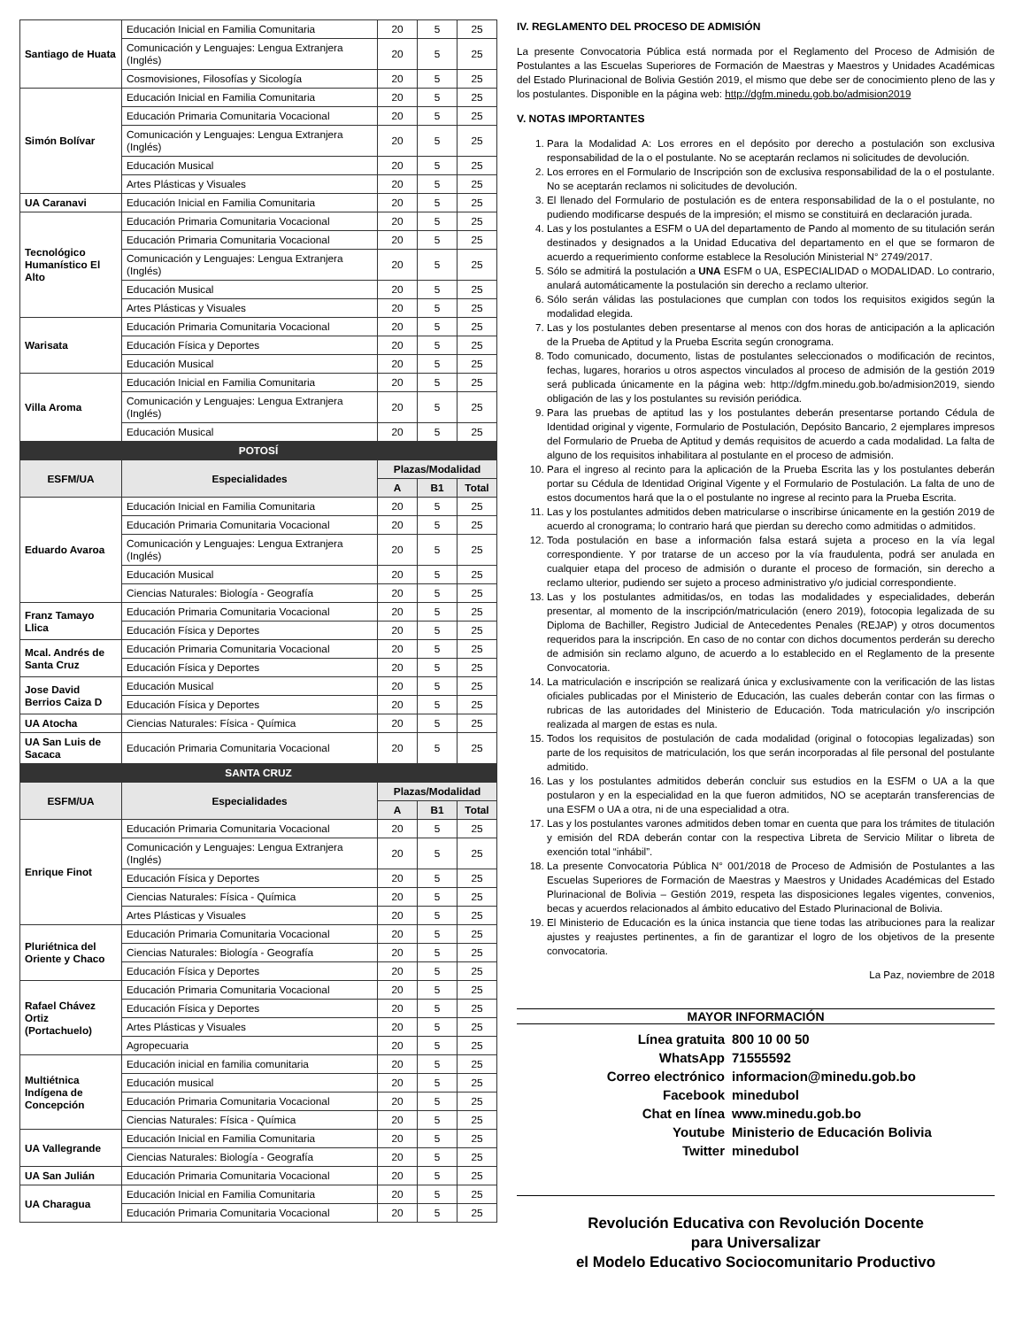| Santiago de Huata | Educación Inicial en Familia Comunitaria | 20 | 5 | 25 |
| | Comunicación y Lenguajes: Lengua Extranjera (Inglés) | 20 | 5 | 25 |
| | Cosmovisiones, Filosofías y Sicología | 20 | 5 | 25 |
| Simón Bolívar | Educación Inicial en Familia Comunitaria | 20 | 5 | 25 |
| | Educación Primaria Comunitaria Vocacional | 20 | 5 | 25 |
| | Comunicación y Lenguajes: Lengua Extranjera (Inglés) | 20 | 5 | 25 |
| | Educación Musical | 20 | 5 | 25 |
| | Artes Plásticas y Visuales | 20 | 5 | 25 |
| UA Caranavi | Educación Inicial en Familia Comunitaria | 20 | 5 | 25 |
| Tecnológico Humanístico El Alto | Educación Primaria Comunitaria Vocacional | 20 | 5 | 25 |
| | Educación Primaria Comunitaria Vocacional | 20 | 5 | 25 |
| | Comunicación y Lenguajes: Lengua Extranjera (Inglés) | 20 | 5 | 25 |
| | Educación Musical | 20 | 5 | 25 |
| | Artes Plásticas y Visuales | 20 | 5 | 25 |
| Warisata | Educación Primaria Comunitaria Vocacional | 20 | 5 | 25 |
| | Educación Física y Deportes | 20 | 5 | 25 |
| | Educación Musical | 20 | 5 | 25 |
| Villa Aroma | Educación Inicial en Familia Comunitaria | 20 | 5 | 25 |
| | Comunicación y Lenguajes: Lengua Extranjera (Inglés) | 20 | 5 | 25 |
| | Educación Musical | 20 | 5 | 25 |
| POTOSÍ | | | | |
| ESFM/UA | Especialidades | Plazas/Modalidad | | |
| | | A | B1 | Total |
| Eduardo Avaroa | Educación Inicial en Familia Comunitaria | 20 | 5 | 25 |
| | Educación Primaria Comunitaria Vocacional | 20 | 5 | 25 |
| | Comunicación y Lenguajes: Lengua Extranjera (Inglés) | 20 | 5 | 25 |
| | Educación Musical | 20 | 5 | 25 |
| | Ciencias Naturales: Biología - Geografía | 20 | 5 | 25 |
| Franz Tamayo Llica | Educación Primaria Comunitaria Vocacional | 20 | 5 | 25 |
| | Educación Física y Deportes | 20 | 5 | 25 |
| Mcal. Andrés de Santa Cruz | Educación Primaria Comunitaria Vocacional | 20 | 5 | 25 |
| | Educación Física y Deportes | 20 | 5 | 25 |
| Jose David Berrios Caiza D | Educación Musical | 20 | 5 | 25 |
| | Educación Física y Deportes | 20 | 5 | 25 |
| UA Atocha | Ciencias Naturales: Física - Química | 20 | 5 | 25 |
| UA San Luis de Sacaca | Educación Primaria Comunitaria Vocacional | 20 | 5 | 25 |
| SANTA CRUZ | | | | |
| ESFM/UA | Especialidades | Plazas/Modalidad | | |
| | | A | B1 | Total |
| Enrique Finot | Educación Primaria Comunitaria Vocacional | 20 | 5 | 25 |
| | Comunicación y Lenguajes: Lengua Extranjera (Inglés) | 20 | 5 | 25 |
| | Educación Física y Deportes | 20 | 5 | 25 |
| | Ciencias Naturales: Física - Química | 20 | 5 | 25 |
| | Artes Plásticas y Visuales | 20 | 5 | 25 |
| Pluriétnica del Oriente y Chaco | Educación Primaria Comunitaria Vocacional | 20 | 5 | 25 |
| | Ciencias Naturales: Biología - Geografía | 20 | 5 | 25 |
| | Educación Física y Deportes | 20 | 5 | 25 |
| Rafael Chávez Ortiz (Portachuelo) | Educación Primaria Comunitaria Vocacional | 20 | 5 | 25 |
| | Educación Física y Deportes | 20 | 5 | 25 |
| | Artes Plásticas y Visuales | 20 | 5 | 25 |
| | Agropecuaria | 20 | 5 | 25 |
| Multiétnica Indígena de Concepción | Educación inicial en familia comunitaria | 20 | 5 | 25 |
| | Educación musical | 20 | 5 | 25 |
| | Educación Primaria Comunitaria Vocacional | 20 | 5 | 25 |
| | Ciencias Naturales: Física - Química | 20 | 5 | 25 |
| UA Vallegrande | Educación Inicial en Familia Comunitaria | 20 | 5 | 25 |
| | Ciencias Naturales: Biología - Geografía | 20 | 5 | 25 |
| UA San Julián | Educación Primaria Comunitaria Vocacional | 20 | 5 | 25 |
| UA Charagua | Educación Inicial en Familia Comunitaria | 20 | 5 | 25 |
| | Educación Primaria Comunitaria Vocacional | 20 | 5 | 25 |
IV. REGLAMENTO DEL PROCESO DE ADMISIÓN
La presente Convocatoria Pública está normada por el Reglamento del Proceso de Admisión de Postulantes a las Escuelas Superiores de Formación de Maestras y Maestros y Unidades Académicas del Estado Plurinacional de Bolivia Gestión 2019, el mismo que debe ser de conocimiento pleno de las y los postulantes. Disponible en la página web: http://dgfm.minedu.gob.bo/admision2019
V. NOTAS IMPORTANTES
1. Para la Modalidad A: Los errores en el depósito por derecho a postulación son exclusiva responsabilidad de la o el postulante. No se aceptarán reclamos ni solicitudes de devolución.
2. Los errores en el Formulario de Inscripción son de exclusiva responsabilidad de la o el postulante. No se aceptarán reclamos ni solicitudes de devolución.
3. El llenado del Formulario de postulación es de entera responsabilidad de la o el postulante, no pudiendo modificarse después de la impresión; el mismo se constituirá en declaración jurada.
4. Las y los postulantes a ESFM o UA del departamento de Pando al momento de su titulación serán destinados y designados a la Unidad Educativa del departamento en el que se formaron de acuerdo a requerimiento conforme establece la Resolución Ministerial N° 2749/2017.
5. Sólo se admitirá la postulación a UNA ESFM o UA, ESPECIALIDAD o MODALIDAD. Lo contrario, anulará automáticamente la postulación sin derecho a reclamo ulterior.
6. Sólo serán válidas las postulaciones que cumplan con todos los requisitos exigidos según la modalidad elegida.
7. Las y los postulantes deben presentarse al menos con dos horas de anticipación a la aplicación de la Prueba de Aptitud y la Prueba Escrita según cronograma.
8. Todo comunicado, documento, listas de postulantes seleccionados o modificación de recintos, fechas, lugares, horarios u otros aspectos vinculados al proceso de admisión de la gestión 2019 será publicada únicamente en la página web: http://dgfm.minedu.gob.bo/admision2019, siendo obligación de las y los postulantes su revisión periódica.
9. Para las pruebas de aptitud las y los postulantes deberán presentarse portando Cédula de Identidad original y vigente, Formulario de Postulación, Depósito Bancario, 2 ejemplares impresos del Formulario de Prueba de Aptitud y demás requisitos de acuerdo a cada modalidad. La falta de alguno de los requisitos inhabilitara al postulante en el proceso de admisión.
10. Para el ingreso al recinto para la aplicación de la Prueba Escrita las y los postulantes deberán portar su Cédula de Identidad Original Vigente y el Formulario de Postulación. La falta de uno de estos documentos hará que la o el postulante no ingrese al recinto para la Prueba Escrita.
11. Las y los postulantes admitidos deben matricularse o inscribirse únicamente en la gestión 2019 de acuerdo al cronograma; lo contrario hará que pierdan su derecho como admitidas o admitidos.
12. Toda postulación en base a información falsa estará sujeta a proceso en la vía legal correspondiente. Y por tratarse de un acceso por la vía fraudulenta, podrá ser anulada en cualquier etapa del proceso de admisión o durante el proceso de formación, sin derecho a reclamo ulterior, pudiendo ser sujeto a proceso administrativo y/o judicial correspondiente.
13. Las y los postulantes admitidas/os, en todas las modalidades y especialidades, deberán presentar, al momento de la inscripción/matriculación (enero 2019), fotocopia legalizada de su Diploma de Bachiller, Registro Judicial de Antecedentes Penales (REJAP) y otros documentos requeridos para la inscripción. En caso de no contar con dichos documentos perderán su derecho de admisión sin reclamo alguno, de acuerdo a lo establecido en el Reglamento de la presente Convocatoria.
14. La matriculación e inscripción se realizará única y exclusivamente con la verificación de las listas oficiales publicadas por el Ministerio de Educación, las cuales deberán contar con las firmas o rubricas de las autoridades del Ministerio de Educación. Toda matriculación y/o inscripción realizada al margen de estas es nula.
15. Todos los requisitos de postulación de cada modalidad (original o fotocopias legalizadas) son parte de los requisitos de matriculación, los que serán incorporadas al file personal del postulante admitido.
16. Las y los postulantes admitidos deberán concluir sus estudios en la ESFM o UA a la que postularon y en la especialidad en la que fueron admitidos, NO se aceptarán transferencias de una ESFM o UA a otra, ni de una especialidad a otra.
17. Las y los postulantes varones admitidos deben tomar en cuenta que para los trámites de titulación y emisión del RDA deberán contar con la respectiva Libreta de Servicio Militar o libreta de exención total “inhábil”.
18. La presente Convocatoria Pública N° 001/2018 de Proceso de Admisión de Postulantes a las Escuelas Superiores de Formación de Maestras y Maestros y Unidades Académicas del Estado Plurinacional de Bolivia – Gestión 2019, respeta las disposiciones legales vigentes, convenios, becas y acuerdos relacionados al ámbito educativo del Estado Plurinacional de Bolivia.
19. El Ministerio de Educación es la única instancia que tiene todas las atribuciones para la realizar ajustes y reajustes pertinentes, a fin de garantizar el logro de los objetivos de la presente convocatoria.
La Paz, noviembre de 2018
MAYOR INFORMACIÓN
Línea gratuita 800 10 00 50
WhatsApp 71555592
Correo electrónico informacion@minedu.gob.bo
Facebook minedubol
Chat en línea www.minedu.gob.bo
Youtube Ministerio de Educación Bolivia
Twitter minedubol
Revolución Educativa con Revolución Docente
para Universalizar
el Modelo Educativo Sociocomunitario Productivo